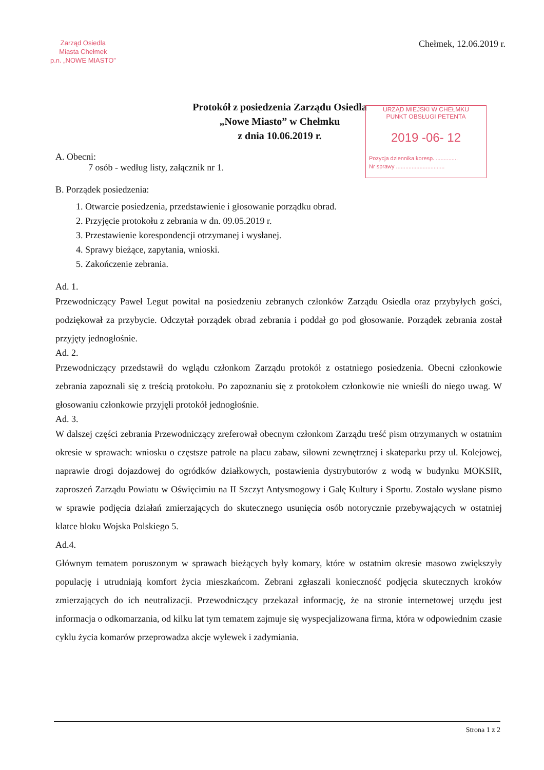Zarząd Osiedla
Miasta Chełmek
p.n. „NOWE MIASTO”
Chełmek, 12.06.2019 r.
Protokół z posiedzenia Zarządu Osiedla
„Nowe Miasto” w Chełmku
z dnia 10.06.2019 r.
URZĄD MIEJSKI W CHEŁMKU
PUNKT OBSŁUGI PETENTA
2019 -06- 12
Pozycja dziennika koresp. ..............
Nr sprawy ...............................
A. Obecni:
7 osób - według listy, załącznik nr 1.
B. Porządek posiedzenia:
1. Otwarcie posiedzenia, przedstawienie i głosowanie porządku obrad.
2. Przyjęcie protokołu z zebrania w dn. 09.05.2019 r.
3. Przestawienie korespondencji otrzymanej i wysłanej.
4. Sprawy bieżące, zapytania, wnioski.
5. Zakończenie zebrania.
Ad. 1.
Przewodniczący Paweł Legut powitał na posiedzeniu zebranych członków Zarządu Osiedla oraz przybyłych gości, podziękował za przybycie. Odczytał porządek obrad zebrania i poddał go pod głosowanie. Porządek zebrania został przyjęty jednogłośnie.
Ad. 2.
Przewodniczący przedstawił do wglądu członkom Zarządu protokół z ostatniego posiedzenia. Obecni członkowie zebrania zapoznali się z treścią protokołu. Po zapoznaniu się z protokołem członkowie nie wnieśli do niego uwag. W głosowaniu członkowie przyjęli protokół jednogłośnie.
Ad. 3.
W dalszej części zebrania Przewodniczący zreferował obecnym członkom Zarządu treść pism otrzymanych w ostatnim okresie w sprawach: wniosku o częstsze patrole na placu zabaw, siłowni zewnętrznej i skateparku przy ul. Kolejowej, naprawie drogi dojazdowej do ogródków działkowych, postawienia dystrybutorów z wodą w budynku MOKSIR, zaproszeń Zarządu Powiatu w Oświęcimiu na II Szczyt Antysmogowy i Galę Kultury i Sportu. Zostało wysłane pismo w sprawie podjęcia działań zmierzających do skutecznego usunięcia osób notorycznie przebywających w ostatniej klatce bloku Wojska Polskiego 5.
Ad.4.
Głównym tematem poruszonym w sprawach bieżących były komary, które w ostatnim okresie masowo zwiększyły populację i utrudniają komfort życia mieszkańcom. Zebrani zgłaszali konieczność podjęcia skutecznych kroków zmierzających do ich neutralizacji. Przewodniczący przekazał informację, że na stronie internetowej urzędu jest informacja o odkomarzania, od kilku lat tym tematem zajmuje się wyspecjalizowana firma, która w odpowiednim czasie cyklu życia komarów przeprowadza akcje wylewek i zadymiania.
Strona 1 z 2